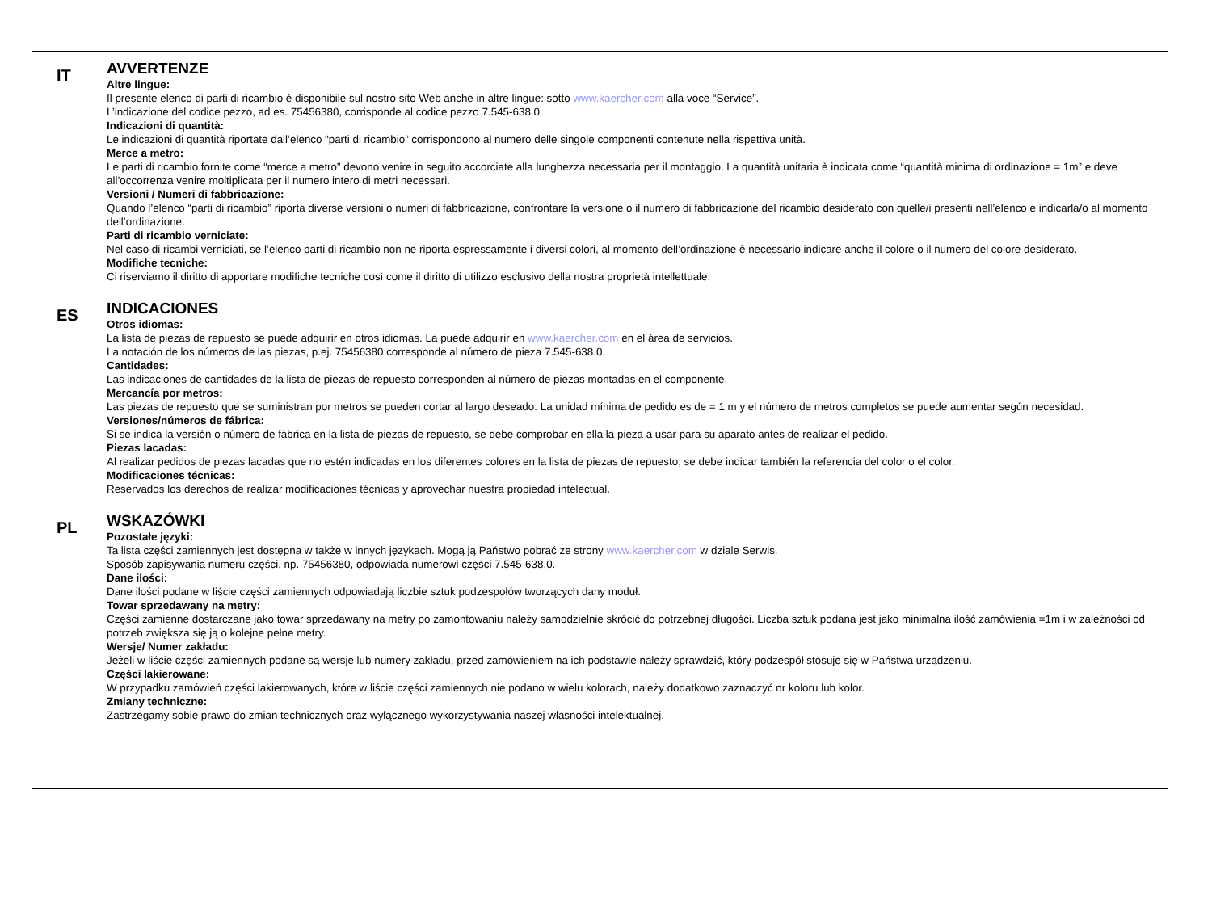IT
AVVERTENZE
Altre lingue:
Il presente elenco di parti di ricambio è disponibile sul nostro sito Web anche in altre lingue: sotto www.kaercher.com alla voce “Service”.
L’indicazione del codice pezzo, ad es. 75456380, corrisponde al codice pezzo 7.545-638.0
Indicazioni di quantità:
Le indicazioni di quantità riportate dall’elenco “parti di ricambio” corrispondono al numero delle singole componenti contenute nella rispettiva unità.
Merce a metro:
Le parti di ricambio fornite come “merce a metro” devono venire in seguito accorciate alla lunghezza necessaria per il montaggio. La quantità unitaria è indicata come “quantità minima di ordinazione = 1m” e deve all’occorrenza venire moltiplicata per il numero intero di metri necessari.
Versioni / Numeri di fabbricazione:
Quando l’elenco “parti di ricambio” riporta diverse versioni o numeri di fabbricazione, confrontare la versione o il numero di fabbricazione del ricambio desiderato con quelle/i presenti nell’elenco e indicarla/o al momento dell’ordinazione.
Parti di ricambio verniciate:
Nel caso di ricambi verniciati, se l’elenco parti di ricambio non ne riporta espressamente i diversi colori, al momento dell’ordinazione è necessario indicare anche il colore o il numero del colore desiderato.
Modifiche tecniche:
Ci riserviamo il diritto di apportare modifiche tecniche così come il diritto di utilizzo esclusivo della nostra proprietà intellettuale.
ES
INDICACIONES
Otros idiomas:
La lista de piezas de repuesto se puede adquirir en otros idiomas. La puede adquirir en www.kaercher.com en el área de servicios.
La notación de los números de las piezas, p.ej. 75456380 corresponde al número de pieza 7.545-638.0.
Cantidades:
Las indicaciones de cantidades de la lista de piezas de repuesto corresponden al número de piezas montadas en el componente.
Mercancía por metros:
Las piezas de repuesto que se suministran por metros se pueden cortar al largo deseado. La unidad mínima de pedido es de = 1 m y el número de metros completos se puede aumentar según necesidad.
Versiones/números de fábrica:
Si se indica la versión o número de fábrica en la lista de piezas de repuesto, se debe comprobar en ella la pieza a usar para su aparato antes de realizar el pedido.
Piezas lacadas:
Al realizar pedidos de piezas lacadas que no estén indicadas en los diferentes colores en la lista de piezas de repuesto, se debe indicar también la referencia del color o el color.
Modificaciones técnicas:
Reservados los derechos de realizar modificaciones técnicas y aprovechar nuestra propiedad intelectual.
PL
WSKAZÓWKI
Pozostałe języki:
Ta lista części zamiennych jest dostępna w także w innych językach. Mogą ją Państwo pobrać ze strony www.kaercher.com w dziale Serwis.
Sposób zapisywania numeru części, np. 75456380, odpowiada numerowi części 7.545-638.0.
Dane ilości:
Dane ilości podane w liście części zamiennych odpowiadają liczbie sztuk podzespołów tworzących dany moduł.
Towar sprzedawany na metry:
Części zamienne dostarczane jako towar sprzedawany na metry po zamontowaniu należy samodzielnie skrócić do potrzebnej długości. Liczba sztuk podana jest jako minimalna ilość zamówienia =1m i w zależności od potrzeb zwiększa się ją o kolejne pełne metry.
Wersje/ Numer zakładu:
Jeżeli w liście części zamiennych podane są wersje lub numery zakładu, przed zamówieniem na ich podstawie należy sprawdzić, który podzespół stosuje się w Państwa urządzeniu.
Części lakierowane:
W przypadku zamówień części lakierowanych, które w liście części zamiennych nie podano w wielu kolorach, należy dodatkowo zaznaczyć nr koloru lub kolor.
Zmiany techniczne:
Zastrzegamy sobie prawo do zmian technicznych oraz wyłącznego wykorzystywania naszej własności intelektualnej.